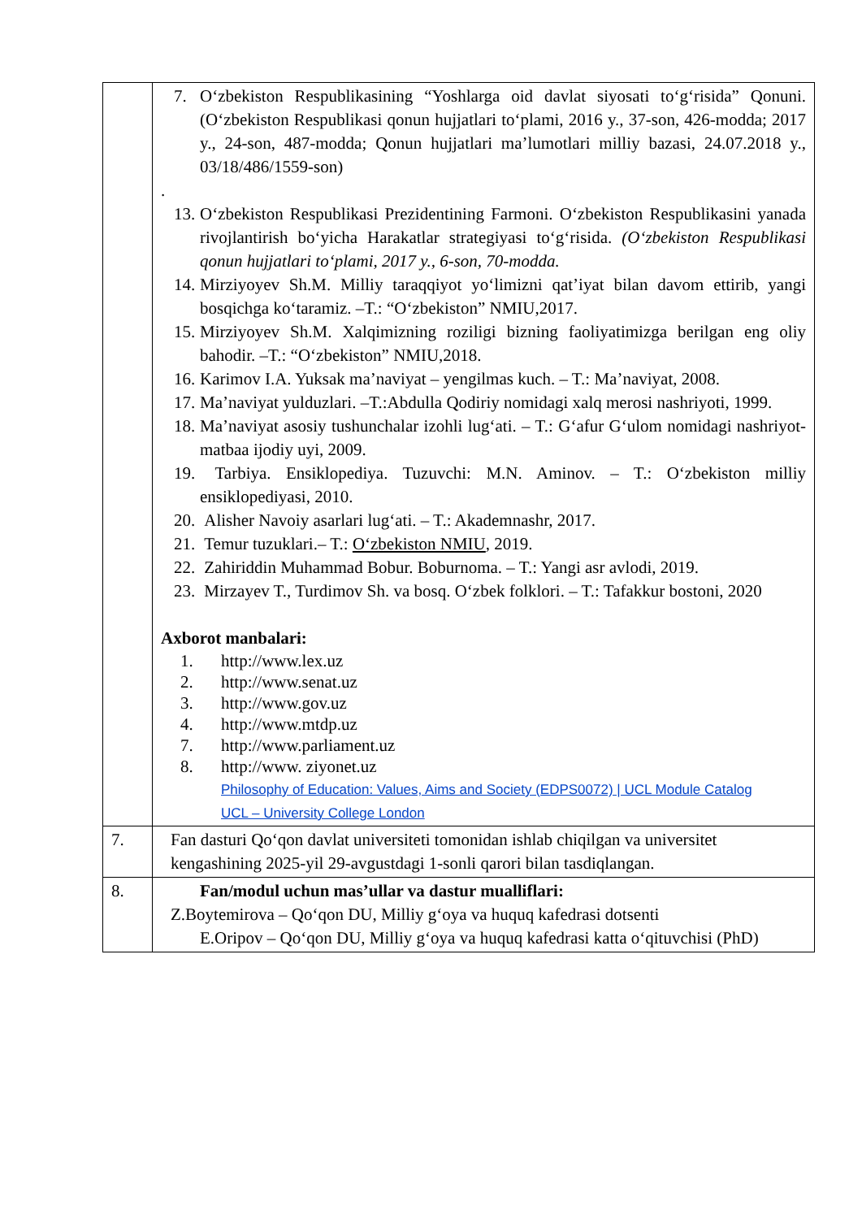| | 7. O‘zbekiston Respublikasining “Yoshlarga oid davlat siyosati to‘g‘risida” Qonuni. (O‘zbekiston Respublikasi qonun hujjatlari to‘plami, 2016 y., 37-son, 426-modda; 2017 y., 24-son, 487-modda; Qonun hujjatlari ma’lumotlari milliy bazasi, 24.07.2018 y., 03/18/486/1559-son) . 13. O‘zbekiston Respublikasi Prezidentining Farmoni. O‘zbekiston Respublikasini yanada rivojlantirish bo‘yicha Harakatlar strategiyasi to‘g‘risida. (O‘zbekiston Respublikasi qonun hujjatlari to‘plami, 2017 y., 6-son, 70-modda. 14. Mirziyoyev Sh.M. Milliy taraqqiyot yo‘limizni qat’iyat bilan davom ettirib, yangi bosqichga ko‘taramiz. –T.: “O‘zbekiston” NMIU,2017. 15. Mirziyoyev Sh.M. Xalqimizning roziligi bizning faoliyatimizga berilgan eng oliy bahodir. –T.: “O‘zbekiston” NMIU,2018. 16. Karimov I.A. Yuksak ma’naviyat – yengilmas kuch. – T.: Ma’naviyat, 2008. 17. Ma’naviyat yulduzlari. –T.:Abdulla Qodiriy nomidagi xalq merosi nashriyoti, 1999. 18. Ma’naviyat asosiy tushunchalar izohli lug‘ati. – T.: G‘afur G‘ulom nomidagi nashriyot-matbaa ijodiy uyi, 2009. 19. Tarbiya. Ensiklopediya. Tuzuvchi: M.N. Aminov. – T.: O‘zbekiston milliy ensiklopediyasi, 2010. 20. Alisher Navoiy asarlari lug‘ati. – T.: Akademnashr, 2017. 21. Temur tuzuklari.– T.: O‘zbekiston NMIU , 2019. 22. Zahiriddin Muhammad Bobur. Boburnoma. – T.: Yangi asr avlodi, 2019. 23. Mirzayev T., Turdimov Sh. va bosq. O‘zbek folklori. – T.: Tafakkur bostoni, 2020 Axborot manbalari: 1. http://www.lex.uz 2. http://www.senat.uz 3. http://www.gov.uz 4. http://www.mtdp.uz 7. http://www.parliament.uz 8. http://www. ziyonet.uz Philosophy of Education: Values, Aims and Society (EDPS0072) / UCL Module Catalog UCL – University College London |
| 7. | Fan dasturi Qo‘qon davlat universiteti tomonidan ishlab chiqilgan va universitet kengashining 2025-yil 29-avgustdagi 1-sonli qarori bilan tasdiqlangan. |
| 8. | Fan/modul uchun mas’ullar va dastur mualliflari: Z.Boytemirova – Qo‘qon DU, Milliy g‘oya va huquq kafedrasi dotsenti E.Oripov – Qo‘qon DU, Milliy g‘oya va huquq kafedrasi katta o‘qituvchisi (PhD) |